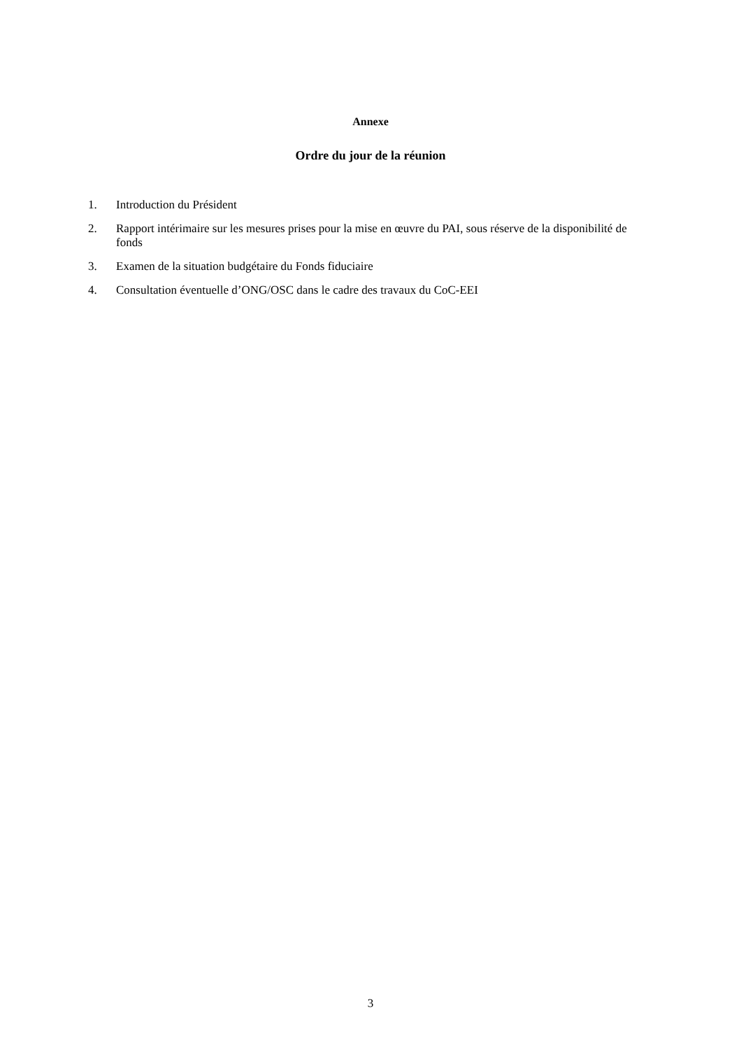Annexe
Ordre du jour de la réunion
1. Introduction du Président
2. Rapport intérimaire sur les mesures prises pour la mise en œuvre du PAI, sous réserve de la disponibilité de fonds
3. Examen de la situation budgétaire du Fonds fiduciaire
4. Consultation éventuelle d’ONG/OSC dans le cadre des travaux du CoC-EEI
3